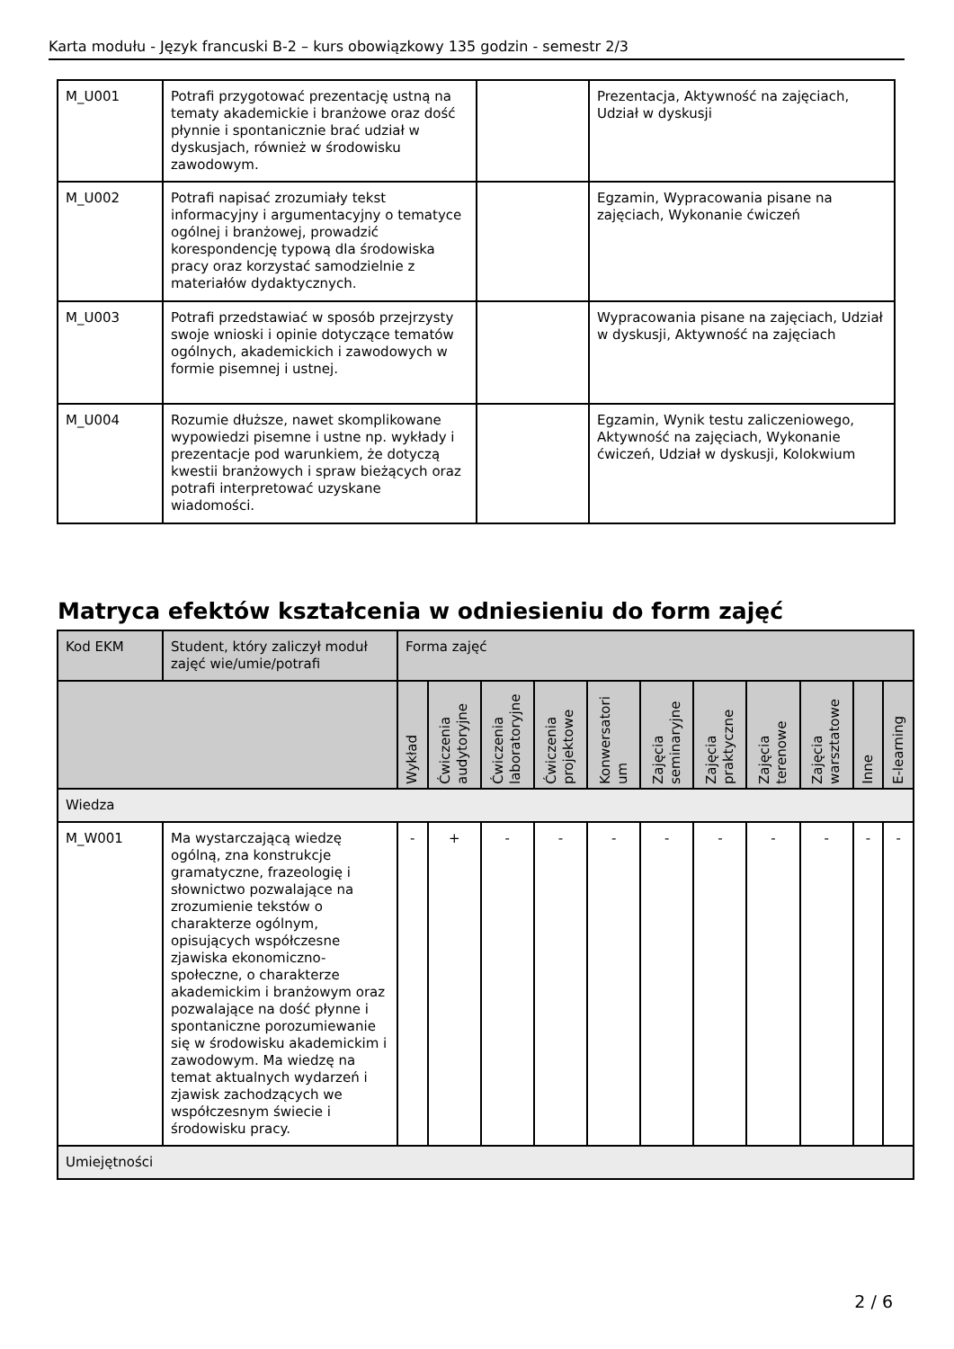Karta modułu - Język francuski B-2 – kurs obowiązkowy 135 godzin - semestr 2/3
| M_U001 | Potrafi przygotować prezentację ustną na tematy akademickie i branżowe oraz dość płynnie i spontanicznie brać udział w dyskusjach, również w środowisku zawodowym. | | Prezentacja, Aktywność na zajęciach, Udział w dyskusji |
| M_U002 | Potrafi napisać zrozumiały tekst informacyjny i argumentacyjny o tematyce ogólnej i branżowej, prowadzić korespondencję typową dla środowiska pracy oraz korzystać samodzielnie z materiałów dydaktycznych. | | Egzamin, Wypracowania pisane na zajęciach, Wykonanie ćwiczeń |
| M_U003 | Potrafi przedstawiać w sposób przejrzysty swoje wnioski i opinie dotyczące tematów ogólnych, akademickich i zawodowych w formie pisemnej i ustnej. | | Wypracowania pisane na zajęciach, Udział w dyskusji, Aktywność na zajęciach |
| M_U004 | Rozumie dłuższe, nawet skomplikowane wypowiedzi pisemne i ustne np. wykłady i prezentacje pod warunkiem, że dotyczą kwestii branżowych i spraw bieżących oraz potrafi interpretować uzyskane wiadomości. | | Egzamin, Wynik testu zaliczeniowego, Aktywność na zajęciach, Wykonanie ćwiczeń, Udział w dyskusji, Kolokwium |
Matryca efektów kształcenia w odniesieniu do form zajęć
| Kod EKM | Student, który zaliczył moduł zajęć wie/umie/potrafi | Forma zajęć | | | | | | | | | | |
| --- | --- | --- | --- | --- | --- | --- | --- | --- | --- | --- | --- | --- |
| | | Wykład | Ćwiczenia audytoryjne | Ćwiczenia laboratoryjne | Ćwiczenia projektowe | Konwersatori um | Zajęcia seminaryjne | Zajęcia praktyczne | Zajęcia terenowe | Zajęcia warsztatowe | Inne | E-learning |
| Wiedza | | | | | | | | | | | | |
| M_W001 | Ma wystarczającą wiedzę ogólną, zna konstrukcje gramatyczne, frazeologię i słownictwo pozwalające na zrozumienie tekstów o charakterze ogólnym, opisujących współczesne zjawiska ekonomiczno-społeczne, o charakterze akademickim i branżowym oraz pozwalające na dość płynne i spontaniczne porozumiewanie się w środowisku akademickim i zawodowym. Ma wiedzę na temat aktualnych wydarzeń i zjawisk zachodzących we współczesnym świecie i środowisku pracy. | - | + | - | - | - | - | - | - | - | - | - |
| Umiejętności | | | | | | | | | | | | |
2 / 6